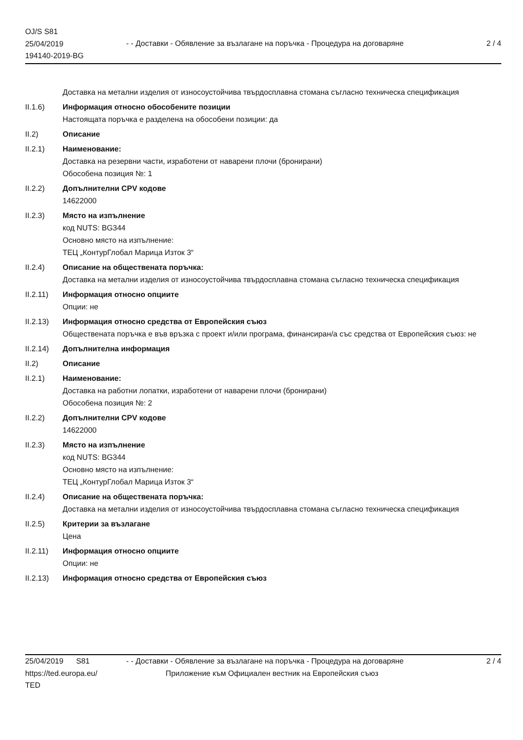OJ/S S81
25/04/2019
194140-2019-BG
- - Доставки - Обявление за възлагане на поръчка - Процедура на договаряне
2 / 4
Доставка на метални изделия от износоустойчива твърдосплавна стомана съгласно техническа спецификация
II.1.6) Информация относно обособените позиции
Настоящата поръчка е разделена на обособени позиции: да
II.2) Описание
II.2.1) Наименование:
Доставка на резервни части, изработени от наварени плочи (бронирани)
Обособена позиция №: 1
II.2.2) Допълнителни CPV кодове
14622000
II.2.3) Място на изпълнение
код NUTS: BG344
Основно място на изпълнение:
ТЕЦ „КонтурГлобал Марица Изток 3“
II.2.4) Описание на обществената поръчка:
Доставка на метални изделия от износоустойчива твърдосплавна стомана съгласно техническа спецификация
II.2.11) Информация относно опциите
Опции: не
II.2.13) Информация относно средства от Европейския съюз
Обществената поръчка е във връзка с проект и/или програма, финансиран/а със средства от Европейския съюз: не
II.2.14) Допълнителна информация
II.2) Описание
II.2.1) Наименование:
Доставка на работни лопатки, изработени от наварени плочи (бронирани)
Обособена позиция №: 2
II.2.2) Допълнителни CPV кодове
14622000
II.2.3) Място на изпълнение
код NUTS: BG344
Основно място на изпълнение:
ТЕЦ „КонтурГлобал Марица Изток 3“
II.2.4) Описание на обществената поръчка:
Доставка на метални изделия от износоустойчива твърдосплавна стомана съгласно техническа спецификация
II.2.5) Критерии за възлагане
Цена
II.2.11) Информация относно опциите
Опции: не
II.2.13) Информация относно средства от Европейския съюз
25/04/2019 S81
https://ted.europa.eu/
TED
- - Доставки - Обявление за възлагане на поръчка - Процедура на договаряне
Приложение към Официален вестник на Европейския съюз
2 / 4